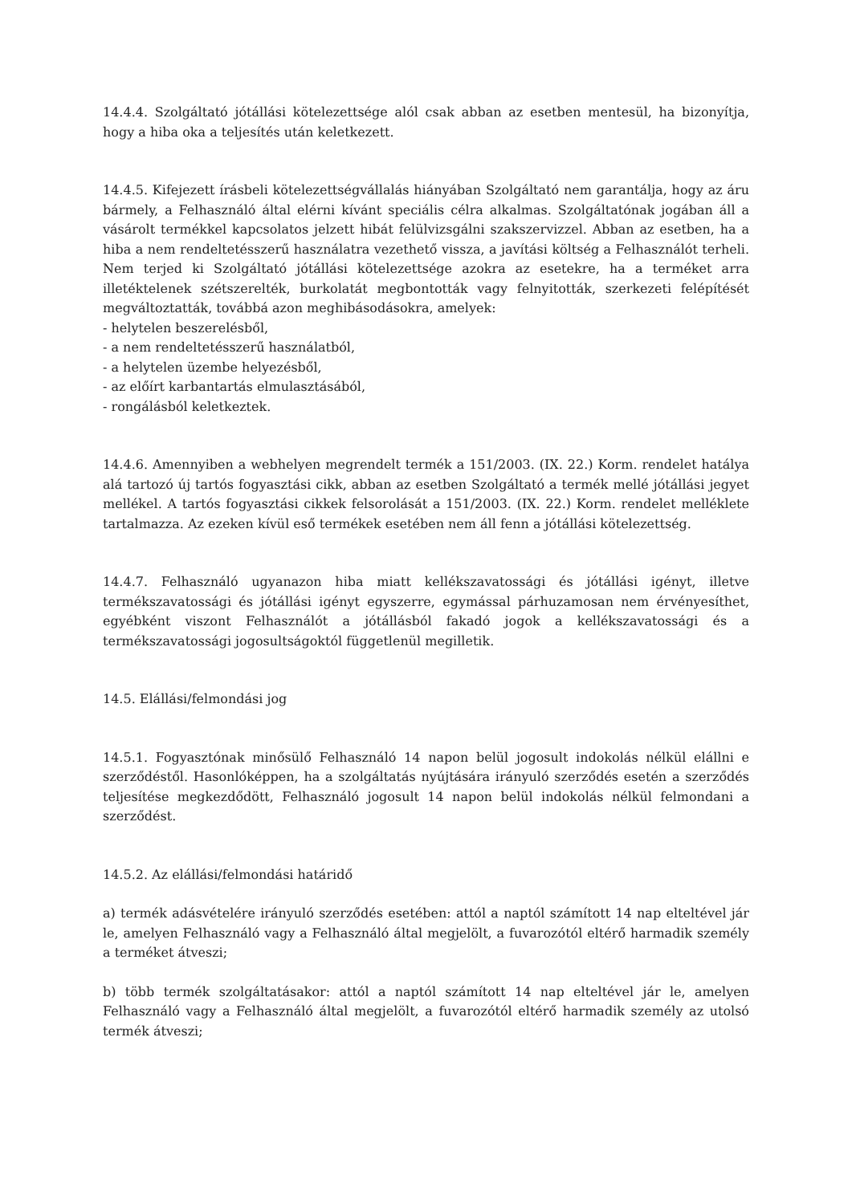14.4.4. Szolgáltató jótállási kötelezettsége alól csak abban az esetben mentesül, ha bizonyítja, hogy a hiba oka a teljesítés után keletkezett.
14.4.5. Kifejezett írásbeli kötelezettségvállalás hiányában Szolgáltató nem garantálja, hogy az áru bármely, a Felhasználó által elérni kívánt speciális célra alkalmas. Szolgáltatónak jogában áll a vásárolt termékkel kapcsolatos jelzett hibát felülvizsgálni szakszervizzel. Abban az esetben, ha a hiba a nem rendeltetésszerű használatra vezethető vissza, a javítási költség a Felhasználót terheli. Nem terjed ki Szolgáltató jótállási kötelezettsége azokra az esetekre, ha a terméket arra illetéktelenek szétszerelték, burkolatát megbontották vagy felnyitották, szerkezeti felépítését megváltoztatták, továbbá azon meghibásodásokra, amelyek:
- helytelen beszerelésből,
- a nem rendeltetésszerű használatból,
- a helytelen üzembe helyezésből,
- az előírt karbantartás elmulasztásából,
- rongálásból keletkeztek.
14.4.6. Amennyiben a webhelyen megrendelt termék a 151/2003. (IX. 22.) Korm. rendelet hatálya alá tartozó új tartós fogyasztási cikk, abban az esetben Szolgáltató a termék mellé jótállási jegyet mellékel. A tartós fogyasztási cikkek felsorolását a 151/2003. (IX. 22.) Korm. rendelet melléklete tartalmazza. Az ezeken kívül eső termékek esetében nem áll fenn a jótállási kötelezettség.
14.4.7. Felhasználó ugyanazon hiba miatt kellékszavatossági és jótállási igényt, illetve termékszavatossági és jótállási igényt egyszerre, egymással párhuzamosan nem érvényesíthet, egyébként viszont Felhasználót a jótállásból fakadó jogok a kellékszavatossági és a termékszavatossági jogosultságoktól függetlenül megilletik.
14.5. Elállási/felmondási jog
14.5.1. Fogyasztónak minősülő Felhasználó 14 napon belül jogosult indokolás nélkül elállni e szerződéstől. Hasonlóképpen, ha a szolgáltatás nyújtására irányuló szerződés esetén a szerződés teljesítése megkezdődött, Felhasználó jogosult 14 napon belül indokolás nélkül felmondani a szerződést.
14.5.2. Az elállási/felmondási határidő
a) termék adásvételére irányuló szerződés esetében: attól a naptól számított 14 nap elteltével jár le, amelyen Felhasználó vagy a Felhasználó által megjelölt, a fuvarozótól eltérő harmadik személy a terméket átveszi;
b) több termék szolgáltatásakor: attól a naptól számított 14 nap elteltével jár le, amelyen Felhasználó vagy a Felhasználó által megjelölt, a fuvarozótól eltérő harmadik személy az utolsó termék átveszi;